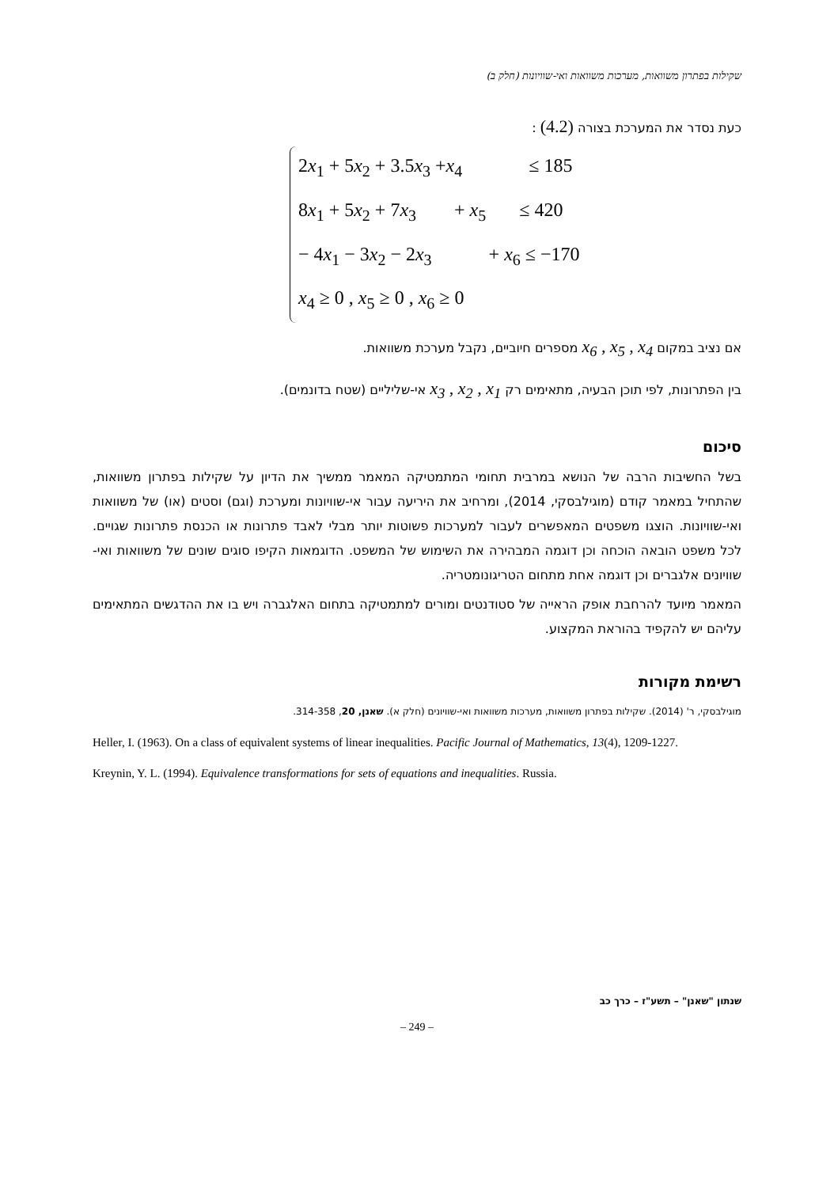שקילות בפתרון משוואות, מערכות משוואות ואי-שוויונות (חלק ב)
כעת נסדר את המערכת בצורה (4.2) :
2x<sub>1</sub> + 5x<sub>2</sub> + 3.5x<sub>3</sub> +x<sub>4</sub> ≤ 185
8x<sub>1</sub> + 5x<sub>2</sub> + 7x<sub>3</sub> + x<sub>5</sub> ≤ 420
− 4x<sub>1</sub> − 3x<sub>2</sub> − 2x<sub>3</sub> + x<sub>6</sub> ≤ −170
x<sub>4</sub> ≥ 0 , x<sub>5</sub> ≥ 0 , x<sub>6</sub> ≥ 0
אם נציב במקום x<sub>6</sub> , x<sub>5</sub> , x<sub>4</sub> מספרים חיוביים, נקבל מערכת משוואות.
בין הפתרונות, לפי תוכן הבעיה, מתאימים רק x<sub>3</sub> , x<sub>2</sub> , x<sub>1</sub> אי-שליליים (שטח בדונמים).
סיכום
בשל החשיבות הרבה של הנושא במרבית תחומי המתמטיקה המאמר ממשיך את הדיון על שקילות בפתרון משוואות, שהתחיל במאמר קודם (מוגילבסקי, 2014), ומרחיב את היריעה עבור אי-שוויונות ומערכת (וגם) וסטים (או) של משוואות ואי-שוויונות. הוצגו משפטים המאפשרים לעבור למערכות פשוטות יותר מבלי לאבד פתרונות או הכנסת פתרונות שגויים. לכל משפט הובאה הוכחה וכן דוגמה המבהירה את השימוש של המשפט. הדוגמאות הקיפו סוגים שונים של משוואות ואי-שוויונים אלגברים וכן דוגמה אחת מתחום הטריגונומטריה.
המאמר מיועד להרחבת אופק הראייה של סטודנטים ומורים למתמטיקה בתחום האלגברה ויש בו את ההדגשים המתאימים עליהם יש להקפיד בהוראת המקצוע.
רשימת מקורות
מוגילבסקי, ר' (2014). שקילות בפתרון משוואות, מערכות משוואות ואי-שוויונים (חלק א). שאנן, 20, 314-358.
Heller, I. (1963). On a class of equivalent systems of linear inequalities. Pacific Journal of Mathematics, 13(4), 1209-1227.
Kreynin, Y. L. (1994). Equivalence transformations for sets of equations and inequalities. Russia.
שנתון "שאנן" – תשע"ז – כרך כב
– 249 –